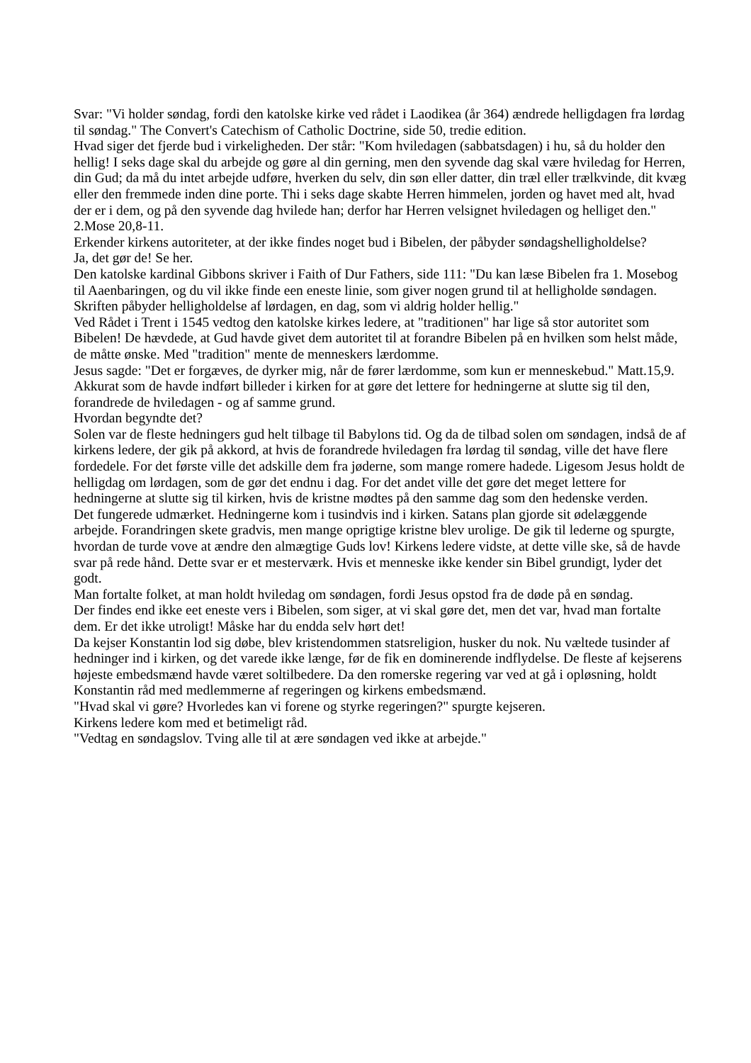Svar: "Vi holder søndag, fordi den katolske kirke ved rådet i Laodikea (år 364) ændrede helligdagen fra lørdag til søndag." The Convert's Catechism of Catholic Doctrine, side 50, tredie edition.
Hvad siger det fjerde bud i virkeligheden. Der står: "Kom hviledagen (sabbatsdagen) i hu, så du holder den hellig! I seks dage skal du arbejde og gøre al din gerning, men den syvende dag skal være hviledag for Herren, din Gud; da må du intet arbejde udføre, hverken du selv, din søn eller datter, din træl eller trælkvinde, dit kvæg eller den fremmede inden dine porte. Thi i seks dage skabte Herren himmelen, jorden og havet med alt, hvad der er i dem, og på den syvende dag hvilede han; derfor har Herren velsignet hviledagen og helliget den." 2.Mose 20,8-11.
Erkender kirkens autoriteter, at der ikke findes noget bud i Bibelen, der påbyder søndagshelligholdelse?
Ja, det gør de! Se her.
Den katolske kardinal Gibbons skriver i Faith of Dur Fathers, side 111: "Du kan læse Bibelen fra 1. Mosebog til Aaenbaringen, og du vil ikke finde een eneste linie, som giver nogen grund til at helligholde søndagen. Skriften påbyder helligholdelse af lørdagen, en dag, som vi aldrig holder hellig."
Ved Rådet i Trent i 1545 vedtog den katolske kirkes ledere, at "traditionen" har lige så stor autoritet som Bibelen! De hævdede, at Gud havde givet dem autoritet til at forandre Bibelen på en hvilken som helst måde, de måtte ønske. Med "tradition" mente de menneskers lærdomme.
Jesus sagde: "Det er forgæves, de dyrker mig, når de fører lærdomme, som kun er menneskebud." Matt.15,9.
Akkurat som de havde indført billeder i kirken for at gøre det lettere for hedningerne at slutte sig til den, forandrede de hviledagen - og af samme grund.
Hvordan begyndte det?
Solen var de fleste hedningers gud helt tilbage til Babylons tid. Og da de tilbad solen om søndagen, indså de af kirkens ledere, der gik på akkord, at hvis de forandrede hviledagen fra lørdag til søndag, ville det have flere fordedele. For det første ville det adskille dem fra jøderne, som mange romere hadede. Ligesom Jesus holdt de helligdag om lørdagen, som de gør det endnu i dag. For det andet ville det gøre det meget lettere for hedningerne at slutte sig til kirken, hvis de kristne mødtes på den samme dag som den hedenske verden.
Det fungerede udmærket. Hedningerne kom i tusindvis ind i kirken. Satans plan gjorde sit ødelæggende arbejde. Forandringen skete gradvis, men mange oprigtige kristne blev urolige. De gik til lederne og spurgte, hvordan de turde vove at ændre den almægtige Guds lov! Kirkens ledere vidste, at dette ville ske, så de havde svar på rede hånd. Dette svar er et mesterværk. Hvis et menneske ikke kender sin Bibel grundigt, lyder det godt.
Man fortalte folket, at man holdt hviledag om søndagen, fordi Jesus opstod fra de døde på en søndag.
Der findes end ikke eet eneste vers i Bibelen, som siger, at vi skal gøre det, men det var, hvad man fortalte dem. Er det ikke utroligt! Måske har du endda selv hørt det!
Da kejser Konstantin lod sig døbe, blev kristendommen statsreligion, husker du nok. Nu væltede tusinder af hedninger ind i kirken, og det varede ikke længe, før de fik en dominerende indflydelse. De fleste af kejserens højeste embedsmænd havde været soltilbedere. Da den romerske regering var ved at gå i opløsning, holdt Konstantin råd med medlemmerne af regeringen og kirkens embedsmænd.
"Hvad skal vi gøre? Hvorledes kan vi forene og styrke regeringen?" spurgte kejseren.
Kirkens ledere kom med et betimeligt råd.
"Vedtag en søndagslov. Tving alle til at ære søndagen ved ikke at arbejde."